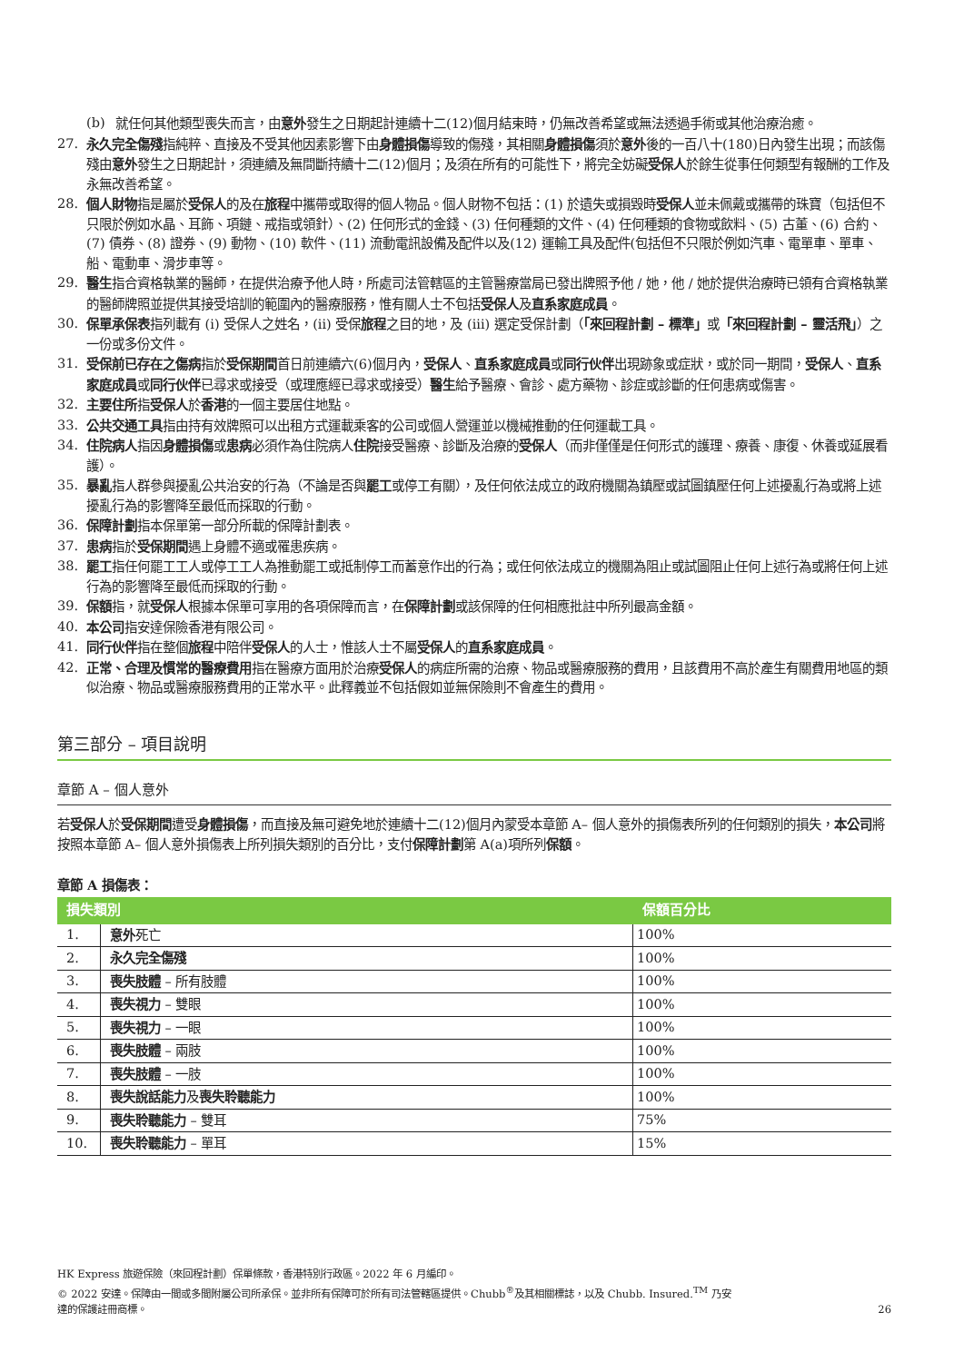(b) 就任何其他類型喪失而言，由意外發生之日期起計連續十二(12)個月結束時，仍無改善希望或無法透過手術或其他治療治癒。
27. 永久完全傷殘指純粹、直接及不受其他因素影響下由身體損傷導致的傷殘，其相關身體損傷須於意外後的一百八十(180)日內發生出現；而該傷殘由意外發生之日期起計，須連續及無間斷持續十二(12)個月；及須在所有的可能性下，將完全妨礙受保人於餘生從事任何類型有報酬的工作及永無改善希望。
28. 個人財物指是屬於受保人的及在旅程中攜帶或取得的個人物品。個人財物不包括：(1) 於遺失或損毀時受保人並未佩戴或攜帶的珠寶（包括但不只限於例如水晶、耳飾、項鏈、戒指或領針）、(2) 任何形式的金錢、(3) 任何種類的文件、(4) 任何種類的食物或飲料、(5) 古董、(6) 合約、(7) 債券、(8) 證券、(9) 動物、(10) 軟件、(11) 流動電訊設備及配件以及(12) 運輸工具及配件(包括但不只限於例如汽車、電單車、單車、船、電動車、滑步車等。
29. 醫生指合資格執業的醫師，在提供治療予他人時，所處司法管轄區的主管醫療當局已發出牌照予他 / 她，他 / 她於提供治療時已領有合資格執業的醫師牌照並提供其接受培訓的範圍內的醫療服務，惟有關人士不包括受保人及直系家庭成員。
30. 保單承保表指列載有 (i) 受保人之姓名，(ii) 受保旅程之目的地，及 (iii) 選定受保計劃（「來回程計劃 – 標準」或「來回程計劃 – 靈活飛」）之一份或多份文件。
31. 受保前已存在之傷病指於受保期間首日前連續六(6)個月內，受保人、直系家庭成員或同行伙伴出現跡象或症狀，或於同一期間，受保人、直系家庭成員或同行伙伴已尋求或接受（或理應經已尋求或接受）醫生給予醫療、會診、處方藥物、診症或診斷的任何患病或傷害。
32. 主要住所指受保人於香港的一個主要居住地點。
33. 公共交通工具指由持有效牌照可以出租方式運載乘客的公司或個人營運並以機械推動的任何運載工具。
34. 住院病人指因身體損傷或患病必須作為住院病人住院接受醫療、診斷及治療的受保人（而非僅僅是任何形式的護理、療養、康復、休養或延展看護）。
35. 暴亂指人群參與擾亂公共治安的行為（不論是否與罷工或停工有關），及任何依法成立的政府機關為鎮壓或試圖鎮壓任何上述擾亂行為或將上述擾亂行為的影響降至最低而採取的行動。
36. 保障計劃指本保單第一部分所載的保障計劃表。
37. 患病指於受保期間遇上身體不適或罹患疾病。
38. 罷工指任何罷工工人或停工工人為推動罷工或抵制停工而蓄意作出的行為；或任何依法成立的機關為阻止或試圖阻止任何上述行為或將任何上述行為的影響降至最低而採取的行動。
39. 保額指，就受保人根據本保單可享用的各項保障而言，在保障計劃或該保障的任何相應批註中所列最高金額。
40. 本公司指安達保險香港有限公司。
41. 同行伙伴指在整個旅程中陪伴受保人的人士，惟該人士不屬受保人的直系家庭成員。
42. 正常、合理及慣常的醫療費用指在醫療方面用於治療受保人的病症所需的治療、物品或醫療服務的費用，且該費用不高於產生有關費用地區的類似治療、物品或醫療服務費用的正常水平。此釋義並不包括假如並無保險則不會產生的費用。
第三部分 – 項目說明
章節 A – 個人意外
若受保人於受保期間遭受身體損傷，而直接及無可避免地於連續十二(12)個月內蒙受本章節 A– 個人意外的損傷表所列的任何類別的損失，本公司將按照本章節 A– 個人意外損傷表上所列損失類別的百分比，支付保障計劃第 A(a)項所列保額。
章節 A 損傷表：
| 損失類別 | | 保額百分比 |
| --- | --- | --- |
| 1. | 意外 死亡 | 100% |
| 2. | 永久完全傷殘 | 100% |
| 3. | 喪失肢體 – 所有肢體 | 100% |
| 4. | 喪失視力 – 雙眼 | 100% |
| 5. | 喪失視力 – 一眼 | 100% |
| 6. | 喪失肢體 – 兩肢 | 100% |
| 7. | 喪失肢體 – 一肢 | 100% |
| 8. | 喪失說話能力 及 喪失聆聽能力 | 100% |
| 9. | 喪失聆聽能力 – 雙耳 | 75% |
| 10. | 喪失聆聽能力 – 單耳 | 15% |
HK Express 旅遊保險（來回程計劃）保單條款，香港特別行政區。2022 年 6 月編印。
© 2022 安達。保障由一間或多間附屬公司所承保。並非所有保障可於所有司法管轄區提供。Chubb<sup>®</sup>及其相關標誌，以及 Chubb. Insured.<sup>TM</sup> 乃安
達的保護註冊商標。
26